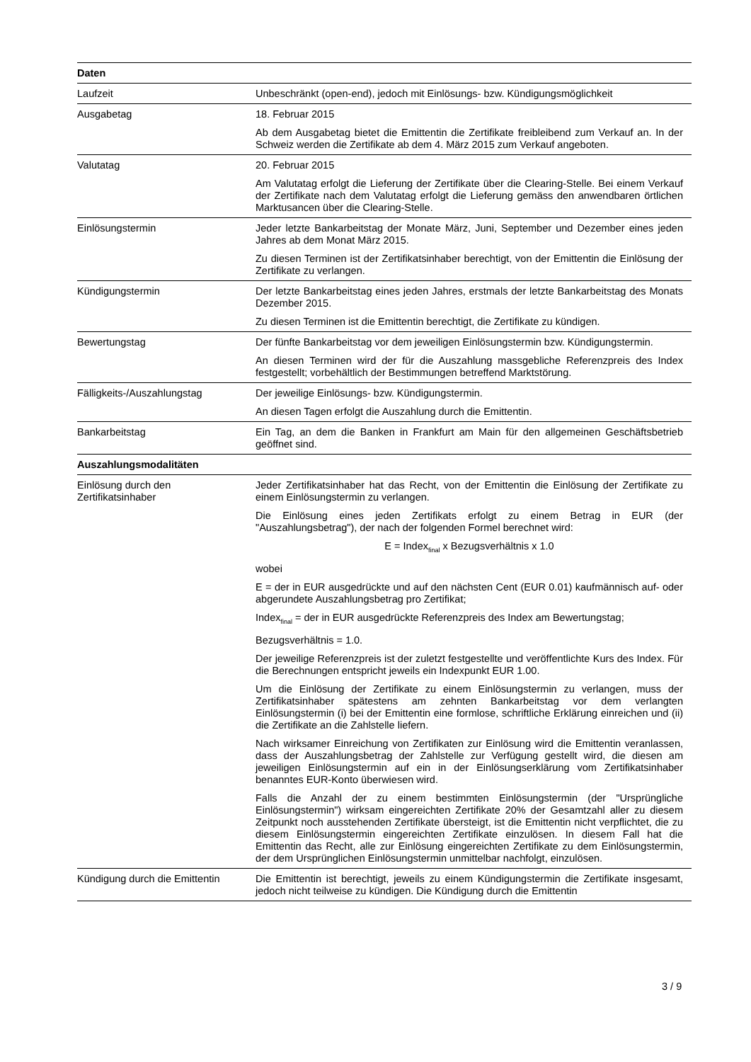| Daten | |
| --- | --- |
| Laufzeit | Unbeschränkt (open-end), jedoch mit Einlösungs- bzw. Kündigungsmöglichkeit |
| Ausgabetag | 18. Februar 2015 Ab dem Ausgabetag bietet die Emittentin die Zertifikate freibleibend zum Verkauf an. In der Schweiz werden die Zertifikate ab dem 4. März 2015 zum Verkauf angeboten. |
| Valutatag | 20. Februar 2015 Am Valutatag erfolgt die Lieferung der Zertifikate über die Clearing-Stelle. Bei einem Verkauf der Zertifikate nach dem Valutatag erfolgt die Lieferung gemäss den anwendbaren örtlichen Marktusancen über die Clearing-Stelle. |
| Einlösungstermin | Jeder letzte Bankarbeitstag der Monate März, Juni, September und Dezember eines jeden Jahres ab dem Monat März 2015. Zu diesen Terminen ist der Zertifikatsinhaber berechtigt, von der Emittentin die Einlösung der Zertifikate zu verlangen. |
| Kündigungstermin | Der letzte Bankarbeitstag eines jeden Jahres, erstmals der letzte Bankarbeitstag des Monats Dezember 2015. Zu diesen Terminen ist die Emittentin berechtigt, die Zertifikate zu kündigen. |
| Bewertungstag | Der fünfte Bankarbeitstag vor dem jeweiligen Einlösungstermin bzw. Kündigungstermin. An diesen Terminen wird der für die Auszahlung massgebliche Referenzpreis des Index festgestellt; vorbehältlich der Bestimmungen betreffend Marktstörung. |
| Fälligkeits-/Auszahlungstag | Der jeweilige Einlösungs- bzw. Kündigungstermin. An diesen Tagen erfolgt die Auszahlung durch die Emittentin. |
| Bankarbeitstag | Ein Tag, an dem die Banken in Frankfurt am Main für den allgemeinen Geschäftsbetrieb geöffnet sind. |
| Auszahlungsmodalitäten | |
| Einlösung durch den Zertifikatsinhaber | Jeder Zertifikatsinhaber hat das Recht, von der Emittentin die Einlösung der Zertifikate zu einem Einlösungstermin zu verlangen. Die Einlösung eines jeden Zertifikats erfolgt zu einem Betrag in EUR (der "Auszahlungsbetrag"), der nach der folgenden Formel berechnet wird: E = Index<sub>final</sub> x Bezugsverhältnis x 1.0 wobei E = der in EUR ausgedrückte und auf den nächsten Cent (EUR 0.01) kaufmännisch auf- oder abgerundete Auszahlungsbetrag pro Zertifikat; Index<sub>final</sub> = der in EUR ausgedrückte Referenzpreis des Index am Bewertungstag; Bezugsverhältnis = 1.0. Der jeweilige Referenzpreis ist der zuletzt festgestellte und veröffentlichte Kurs des Index. Für die Berechnungen entspricht jeweils ein Indexpunkt EUR 1.00. Um die Einlösung der Zertifikate zu einem Einlösungstermin zu verlangen, muss der Zertifikatsinhaber spätestens am zehnten Bankarbeitstag vor dem verlangten Einlösungstermin (i) bei der Emittentin eine formlose, schriftliche Erklärung einreichen und (ii) die Zertifikate an die Zahlstelle liefern. Nach wirksamer Einreichung von Zertifikaten zur Einlösung wird die Emittentin veranlassen, dass der Auszahlungsbetrag der Zahlstelle zur Verfügung gestellt wird, die diesen am jeweiligen Einlösungstermin auf ein in der Einlösungserklärung vom Zertifikatsinhaber benanntes EUR-Konto überwiesen wird. Falls die Anzahl der zu einem bestimmten Einlösungstermin (der "Ursprüngliche Einlösungstermin") wirksam eingereichten Zertifikate 20% der Gesamtzahl aller zu diesem Zeitpunkt noch ausstehenden Zertifikate übersteigt, ist die Emittentin nicht verpflichtet, die zu diesem Einlösungstermin eingereichten Zertifikate einzulösen. In diesem Fall hat die Emittentin das Recht, alle zur Einlösung eingereichten Zertifikate zu dem Einlösungstermin, der dem Ursprünglichen Einlösungstermin unmittelbar nachfolgt, einzulösen. |
| Kündigung durch die Emittentin | Die Emittentin ist berechtigt, jeweils zu einem Kündigungstermin die Zertifikate insgesamt, jedoch nicht teilweise zu kündigen. Die Kündigung durch die Emittentin |
3 / 9